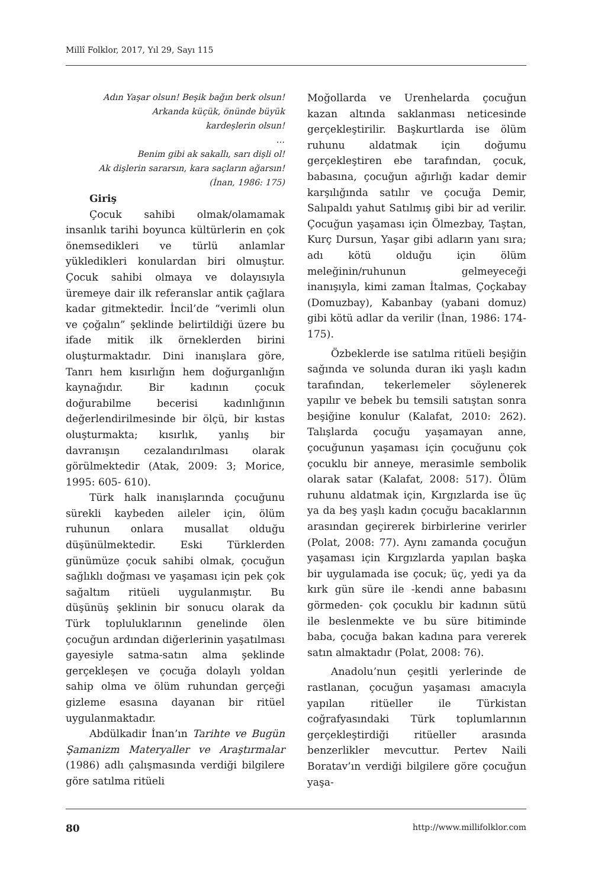Millî Folklor, 2017, Yıl 29, Sayı 115
Adın Yaşar olsun! Beşik bağın berk olsun!
Arkanda küçük, önünde büyük
kardeşlerin olsun!
…
Benim gibi ak sakallı, sarı dişli ol!
Ak dişlerin sararsın, kara saçların ağarsın!
(İnan, 1986: 175)
Giriş
Çocuk sahibi olmak/olamamak insanlık tarihi boyunca kültürlerin en çok önemsedikleri ve türlü anlamlar yükledikleri konulardan biri olmuştur. Çocuk sahibi olmaya ve dolayısıyla üremeye dair ilk referanslar antik çağlara kadar gitmektedir. İncil’de “verimli olun ve çoğalın” şeklinde belirtildiği üzere bu ifade mitik ilk örneklerden birini oluşturmaktadır. Dini inanışlara göre, Tanrı hem kısırlığın hem doğurganlığın kaynağıdır. Bir kadının çocuk doğurabilme becerisi kadınlığının değerlendirilmesinde bir ölçü, bir kıstas oluşturmakta; kısırlık, yanlış bir davranışın cezalandırılması olarak görülmektedir (Atak, 2009: 3; Morice, 1995: 605- 610).
Türk halk inanışlarında çocuğunu sürekli kaybeden aileler için, ölüm ruhunun onlara musallat olduğu düşünülmektedir. Eski Türklerden günümüze çocuk sahibi olmak, çocuğun sağlıklı doğması ve yaşaması için pek çok sağaltım ritüeli uygulanmıştır. Bu düşünüş şeklinin bir sonucu olarak da Türk topluluklarının genelinde ölen çocuğun ardından diğerlerinin yaşatılması gayesiyle satma-satın alma şeklinde gerçekleşen ve çocuğa dolaylı yoldan sahip olma ve ölüm ruhundan gerçeği gizleme esasına dayanan bir ritüel uygulanmaktadır.
Abdülkadir İnan’ın Tarihte ve Bugün Şamanizm Materyaller ve Araştırmalar (1986) adlı çalışmasında verdiği bilgilere göre satılma ritüeli
Moğollarda ve Urenhelarda çocuğun kazan altında saklanması neticesinde gerçekleştirilir. Başkurtlarda ise ölüm ruhunu aldatmak için doğumu gerçekleştiren ebe tarafından, çocuk, babasına, çocuğun ağırlığı kadar demir karşılığında satılır ve çocuğa Demir, Salıpaldı yahut Satılmış gibi bir ad verilir. Çocuğun yaşaması için Ölmezbay, Taştan, Kurç Dursun, Yaşar gibi adların yanı sıra; adı kötü olduğu için ölüm meleğinin/ruhunun gelmeyeceği inanışıyla, kimi zaman İtalmas, Çoçkabay (Domuzbay), Kabanbay (yabani domuz) gibi kötü adlar da verilir (İnan, 1986: 174-175).
Özbeklerde ise satılma ritüeli beşiğin sağında ve solunda duran iki yaşlı kadın tarafından, tekerlemeler söylenerek yapılır ve bebek bu temsili satıştan sonra beşiğine konulur (Kalafat, 2010: 262). Talışlarda çocuğu yaşamayan anne, çocuğunun yaşaması için çocuğunu çok çocuklu bir anneye, merasimle sembolik olarak satar (Kalafat, 2008: 517). Ölüm ruhunu aldatmak için, Kırgızlarda ise üç ya da beş yaşlı kadın çocuğu bacaklarının arasından geçirerek birbirlerine verirler (Polat, 2008: 77). Aynı zamanda çocuğun yaşaması için Kırgızlarda yapılan başka bir uygulamada ise çocuk; üç, yedi ya da kırk gün süre ile -kendi anne babasını görmeden- çok çocuklu bir kadının sütü ile beslenmekte ve bu süre bitiminde baba, çocuğa bakan kadına para vererek satın almaktadır (Polat, 2008: 76).
Anadolu’nun çeşitli yerlerinde de rastlanan, çocuğun yaşaması amacıyla yapılan ritüeller ile Türkistan coğrafyasındaki Türk toplumlarının gerçekleştirdiği ritüeller arasında benzerlikler mevcuttur. Pertev Naili Boratav’ın verdiği bilgilere göre çocuğun yaşa-
80 http://www.millifolklor.com